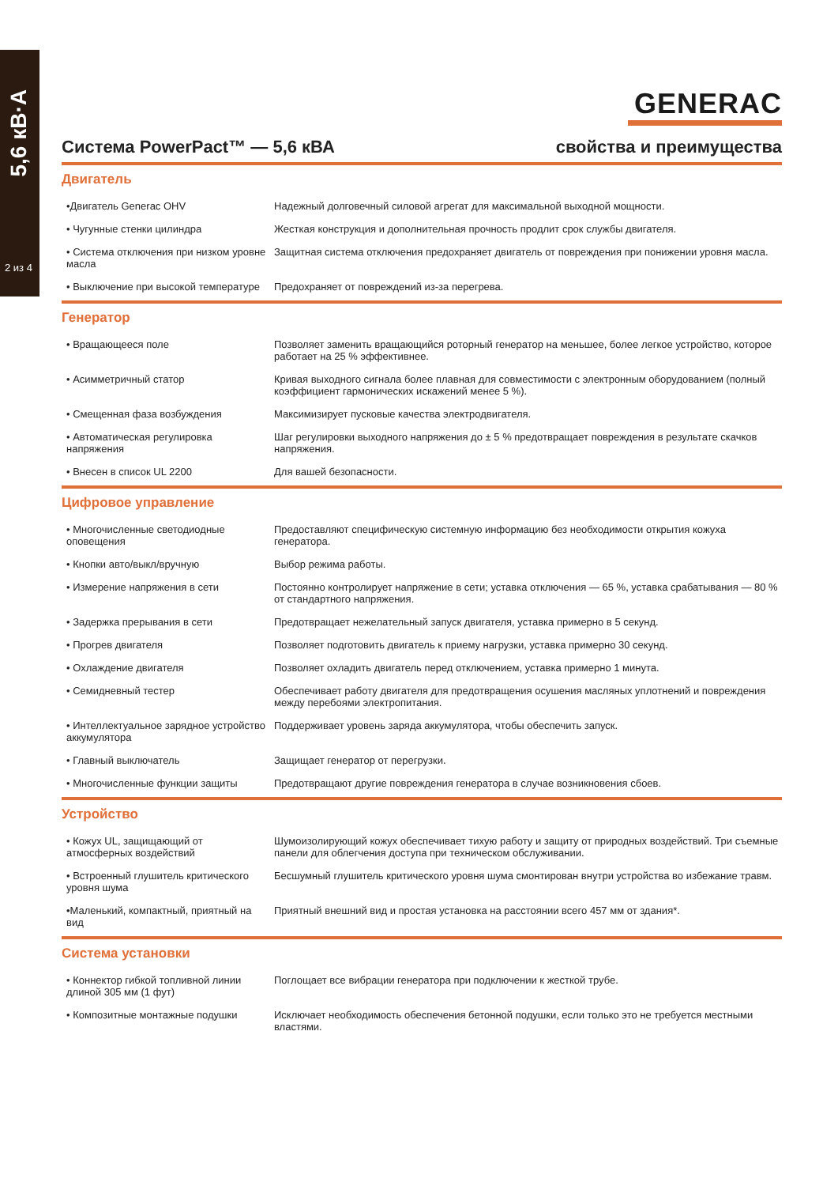5,6 кВ·А
2 из 4
GENERAC
Система PowerPact™ — 5,6 кВА свойства и преимущества
Двигатель
| •Двигатель Generac OHV | Надежный долговечный силовой агрегат для максимальной выходной мощности. |
| • Чугунные стенки цилиндра | Жесткая конструкция и дополнительная прочность продлит срок службы двигателя. |
| • Система отключения при низком уровне масла | Защитная система отключения предохраняет двигатель от повреждения при понижении уровня масла. |
| • Выключение при высокой температуре | Предохраняет от повреждений из-за перегрева. |
Генератор
| • Вращающееся поле | Позволяет заменить вращающийся роторный генератор на меньшее, более легкое устройство, которое работает на 25 % эффективнее. |
| • Асимметричный статор | Кривая выходного сигнала более плавная для совместимости с электронным оборудованием (полный коэффициент гармонических искажений менее 5 %). |
| • Смещенная фаза возбуждения | Максимизирует пусковые качества электродвигателя. |
| • Автоматическая регулировка напряжения | Шаг регулировки выходного напряжения до ± 5 % предотвращает повреждения в результате скачков напряжения. |
| • Внесен в список UL 2200 | Для вашей безопасности. |
Цифровое управление
| • Многочисленные светодиодные оповещения | Предоставляют специфическую системную информацию без необходимости открытия кожуха генератора. |
| • Кнопки авто/выкл/вручную | Выбор режима работы. |
| • Измерение напряжения в сети | Постоянно контролирует напряжение в сети; уставка отключения — 65 %, уставка срабатывания — 80 % от стандартного напряжения. |
| • Задержка прерывания в сети | Предотвращает нежелательный запуск двигателя, уставка примерно в 5 секунд. |
| • Прогрев двигателя | Позволяет подготовить двигатель к приему нагрузки, уставка примерно 30 секунд. |
| • Охлаждение двигателя | Позволяет охладить двигатель перед отключением, уставка примерно 1 минута. |
| • Семидневный тестер | Обеспечивает работу двигателя для предотвращения осушения масляных уплотнений и повреждения между перебоями электропитания. |
| • Интеллектуальное зарядное устройство аккумулятора | Поддерживает уровень заряда аккумулятора, чтобы обеспечить запуск. |
| • Главный выключатель | Защищает генератор от перегрузки. |
| • Многочисленные функции защиты | Предотвращают другие повреждения генератора в случае возникновения сбоев. |
Устройство
| • Кожух UL, защищающий от атмосферных воздействий | Шумоизолирующий кожух обеспечивает тихую работу и защиту от природных воздействий. Три съемные панели для облегчения доступа при техническом обслуживании. |
| • Встроенный глушитель критического уровня шума | Бесшумный глушитель критического уровня шума смонтирован внутри устройства во избежание травм. |
| •Маленький, компактный, приятный на вид | Приятный внешний вид и простая установка на расстоянии всего 457 мм от здания*. |
Система установки
| • Коннектор гибкой топливной линии длиной 305 мм (1 фут) | Поглощает все вибрации генератора при подключении к жесткой трубе. |
| • Композитные монтажные подушки | Исключает необходимость обеспечения бетонной подушки, если только это не требуется местными властями. |